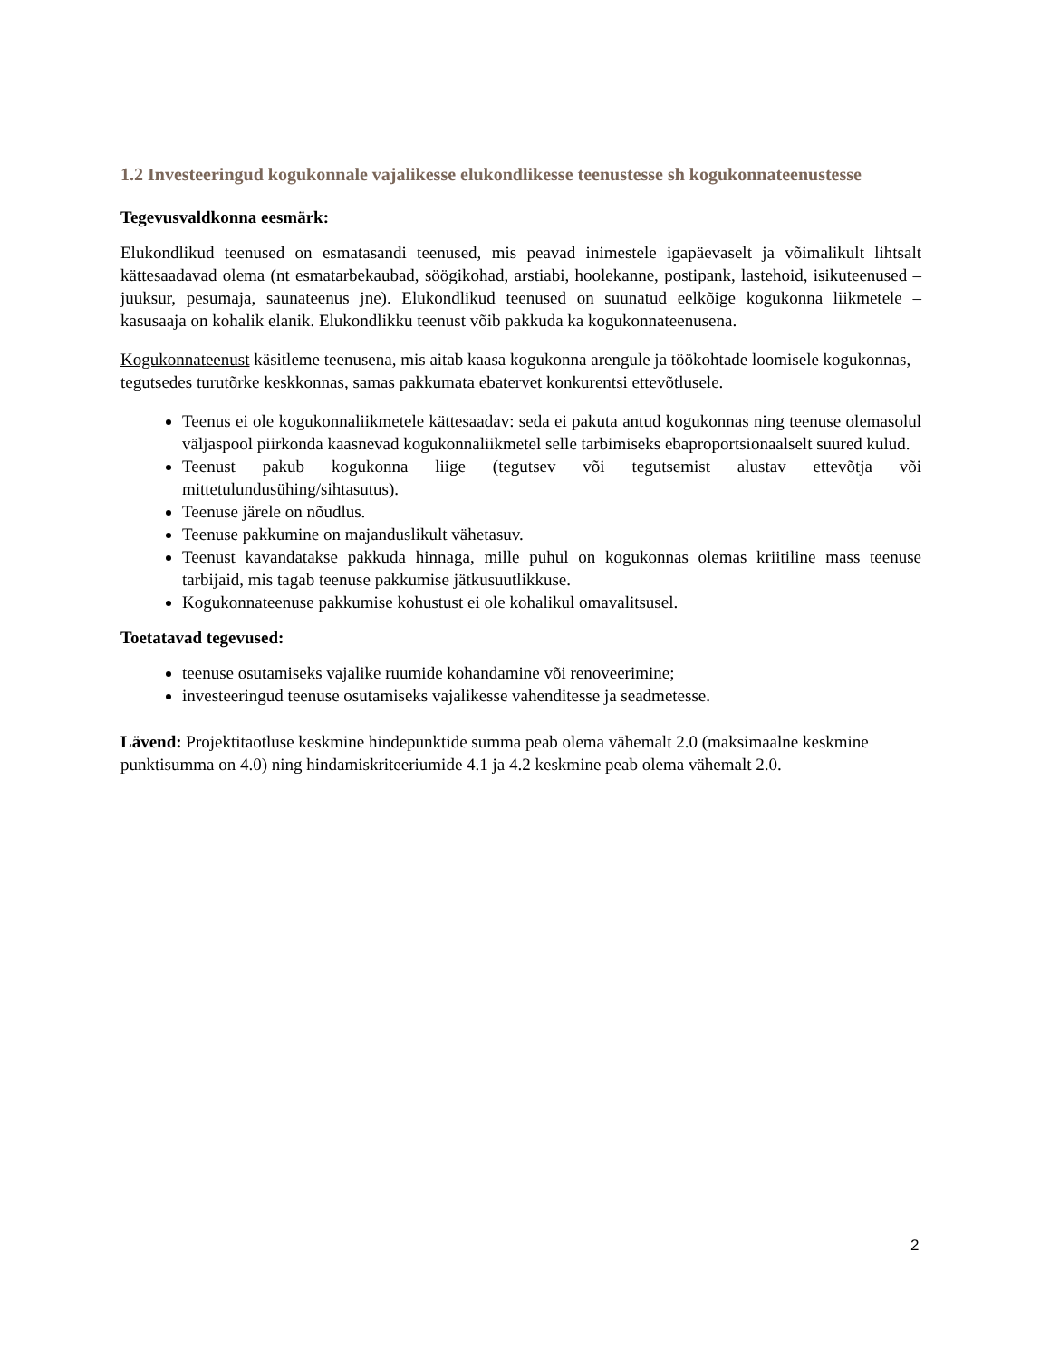1.2 Investeeringud kogukonnale vajalikesse elukondlikesse teenustesse sh kogukonnateenustesse
Tegevusvaldkonna eesmärk:
Elukondlikud teenused on esmatasandi teenused, mis peavad inimestele igapäevaselt ja võimalikult lihtsalt kättesaadavad olema (nt esmatarbekaubad, söögikohad, arstiabi, hoolekanne, postipank, lastehoid, isikuteenused – juuksur, pesumaja, saunateenus jne). Elukondlikud teenused on suunatud eelkõige kogukonna liikmetele – kasusaaja on kohalik elanik. Elukondlikku teenust võib pakkuda ka kogukonnateenusena.
Kogukonnateenust käsitleme teenusena, mis aitab kaasa kogukonna arengule ja töökohtade loomisele kogukonnas, tegutsedes turutõrke keskkonnas, samas pakkumata ebatervet konkurentsi ettevõtlusele.
Teenus ei ole kogukonnaliikmetele kättesaadav: seda ei pakuta antud kogukonnas ning teenuse olemasolul väljaspool piirkonda kaasnevad kogukonnaliikmetel selle tarbimiseks ebaproportsionaalselt suured kulud.
Teenust pakub kogukonna liige (tegutsev või tegutsemist alustav ettevõtja või mittetulundusühing/sihtasutus).
Teenuse järele on nõudlus.
Teenuse pakkumine on majanduslikult vähetasuv.
Teenust kavandatakse pakkuda hinnaga, mille puhul on kogukonnas olemas kriitiline mass teenuse tarbijaid, mis tagab teenuse pakkumise jätkusuutlikkuse.
Kogukonnateenuse pakkumise kohustust ei ole kohalikul omavalitsusel.
Toetatavad tegevused:
teenuse osutamiseks vajalike ruumide kohandamine või renoveerimine;
investeeringud teenuse osutamiseks vajalikesse vahenditesse ja seadmetesse.
Lävend: Projektitaotluse keskmine hindepunktide summa peab olema vähemalt 2.0 (maksimaalne keskmine punktisumma on 4.0) ning hindamiskriteeriumide 4.1 ja 4.2 keskmine peab olema vähemalt 2.0.
2